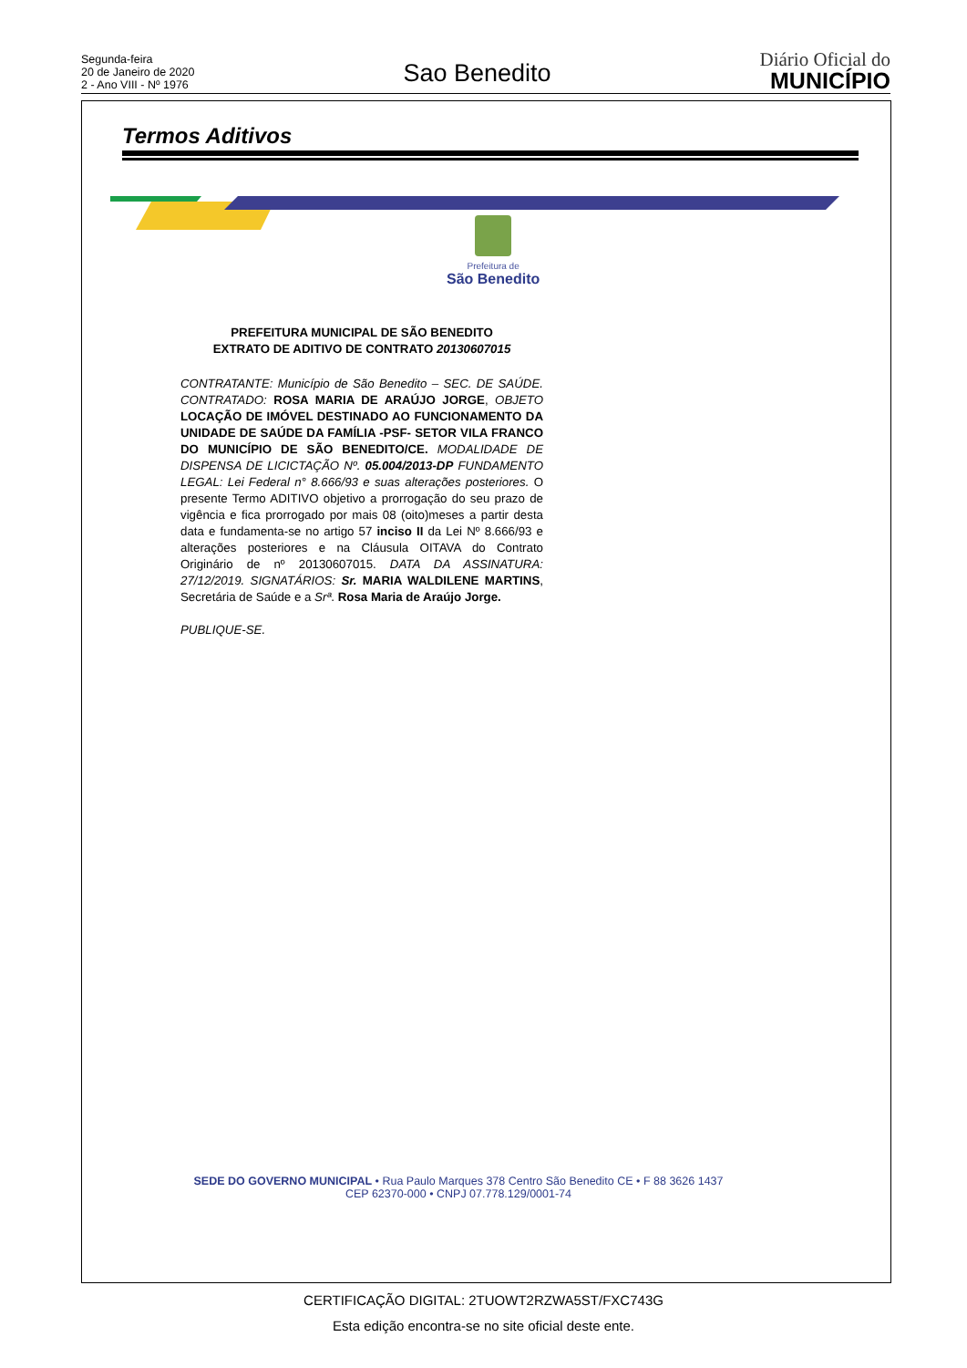Segunda-feira
20 de Janeiro de 2020
2 - Ano VIII - Nº 1976
Sao Benedito
Diário Oficial do
MUNICÍPIO
Termos Aditivos
Prefeitura de
São Benedito
PREFEITURA MUNICIPAL DE SÃO BENEDITO
EXTRATO DE ADITIVO DE CONTRATO 20130607015
CONTRATANTE: Município de São Benedito – SEC. DE SAÚDE. CONTRATADO: ROSA MARIA DE ARAÚJO JORGE, OBJETO LOCAÇÃO DE IMÓVEL DESTINADO AO FUNCIONAMENTO DA UNIDADE DE SAÚDE DA FAMÍLIA -PSF- SETOR VILA FRANCO DO MUNICÍPIO DE SÃO BENEDITO/CE. MODALIDADE DE DISPENSA DE LICICTAÇÃO Nº. 05.004/2013-DP FUNDAMENTO LEGAL: Lei Federal n° 8.666/93 e suas alterações posteriores. O presente Termo ADITIVO objetivo a prorrogação do seu prazo de vigência e fica prorrogado por mais 08 (oito)meses a partir desta data e fundamenta-se no artigo 57 inciso II da Lei Nº 8.666/93 e alterações posteriores e na Cláusula OITAVA do Contrato Originário de nº 20130607015. DATA DA ASSINATURA: 27/12/2019. SIGNATÁRIOS: Sr. MARIA WALDILENE MARTINS, Secretária de Saúde e a Srª. Rosa Maria de Araújo Jorge.
PUBLIQUE-SE.
SEDE DO GOVERNO MUNICIPAL • Rua Paulo Marques 378 Centro São Benedito CE • F 88 3626 1437
CEP 62370-000 • CNPJ 07.778.129/0001-74
CERTIFICAÇÃO DIGITAL: 2TUOWT2RZWA5ST/FXC743G
Esta edição encontra-se no site oficial deste ente.